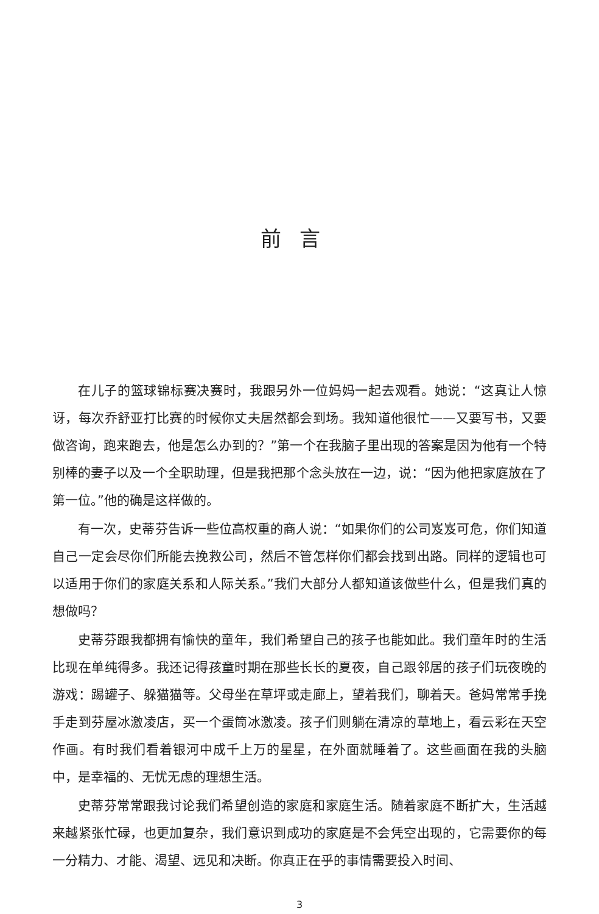前言
在儿子的篮球锦标赛决赛时，我跟另外一位妈妈一起去观看。她说：“这真让人惊讶，每次乔舒亚打比赛的时候你丈夫居然都会到场。我知道他很忙——又要写书，又要做咨询，跑来跑去，他是怎么办到的？”第一个在我脑子里出现的答案是因为他有一个特别棒的妻子以及一个全职助理，但是我把那个念头放在一边，说：“因为他把家庭放在了第一位。”他的确是这样做的。
有一次，史蒂芬告诉一些位高权重的商人说：“如果你们的公司岌岌可危，你们知道自己一定会尽你们所能去挽救公司，然后不管怎样你们都会找到出路。同样的逻辑也可以适用于你们的家庭关系和人际关系。”我们大部分人都知道该做些什么，但是我们真的想做吗？
史蒂芬跟我都拥有愉快的童年，我们希望自己的孩子也能如此。我们童年时的生活比现在单纯得多。我还记得孩童时期在那些长长的夏夜，自己跟邻居的孩子们玩夜晚的游戏：踢罐子、躲猫猫等。父母坐在草坪或走廊上，望着我们，聊着天。爸妈常常手挽手走到芬屋冰激凌店，买一个蛋筒冰激凌。孩子们则躺在清凉的草地上，看云彩在天空作画。有时我们看着银河中成千上万的星星，在外面就睡着了。这些画面在我的头脑中，是幸福的、无忧无虑的理想生活。
史蒂芬常常跟我讨论我们希望创造的家庭和家庭生活。随着家庭不断扩大，生活越来越紧张忙碌，也更加复杂，我们意识到成功的家庭是不会凭空出现的，它需要你的每一分精力、才能、渴望、远见和决断。你真正在乎的事情需要投入时间、
3